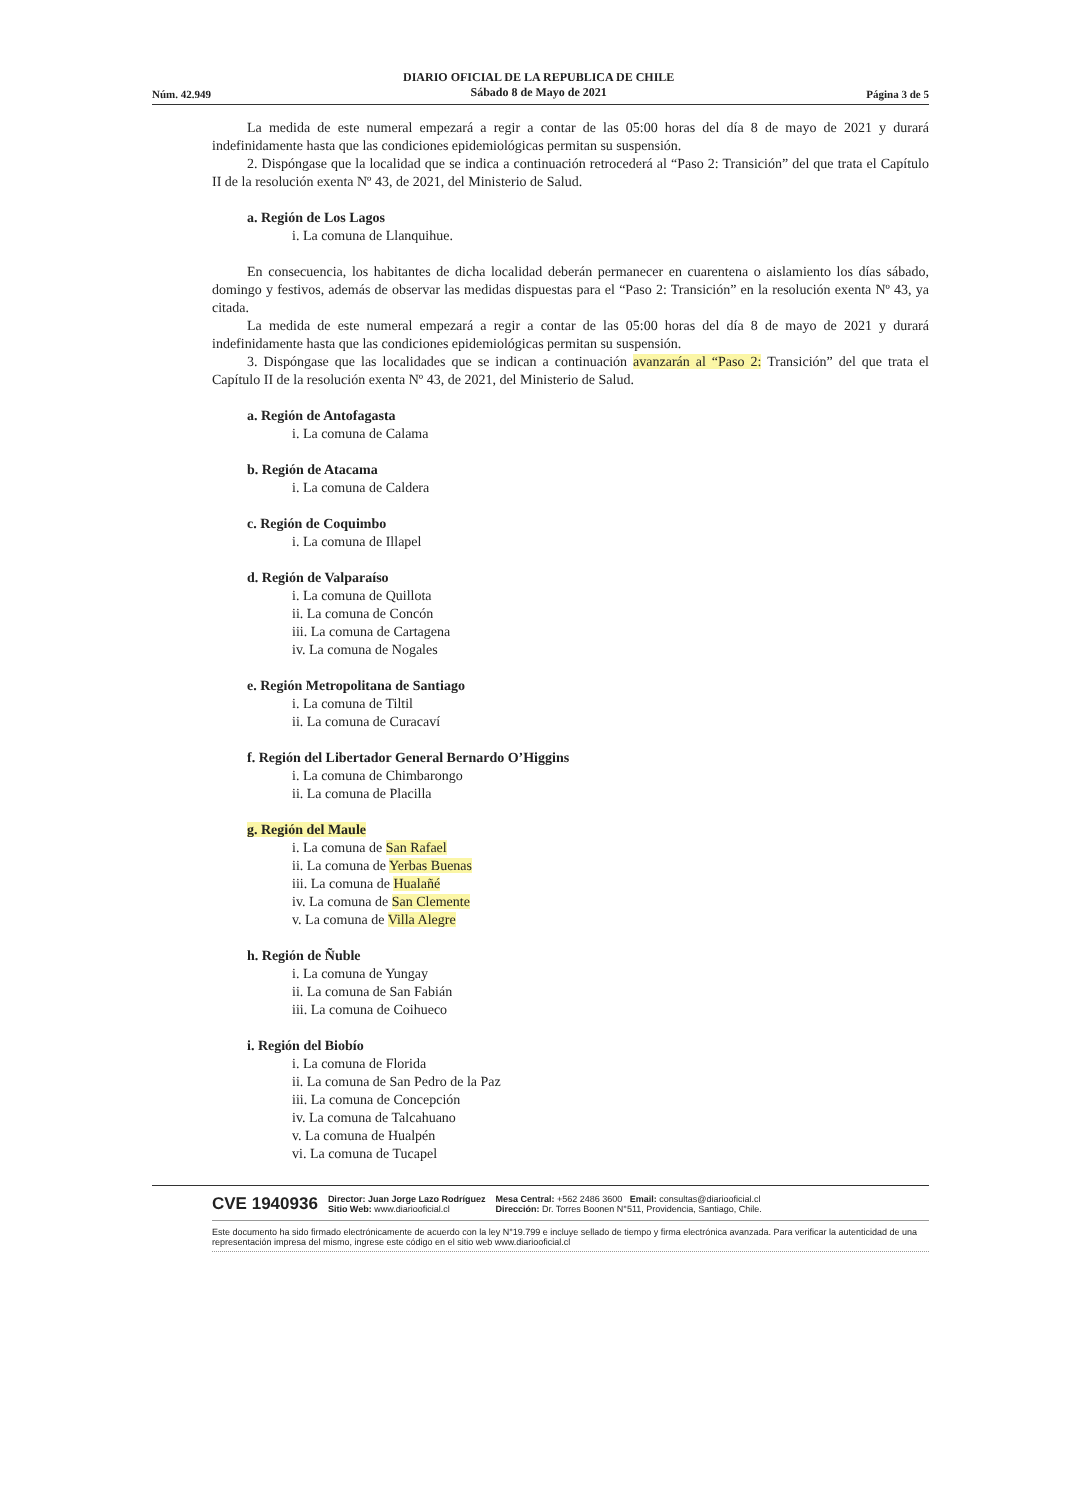Núm. 42.949 DIARIO OFICIAL DE LA REPUBLICA DE CHILE
Sábado 8 de Mayo de 2021 Página 3 de 5
La medida de este numeral empezará a regir a contar de las 05:00 horas del día 8 de mayo de 2021 y durará indefinidamente hasta que las condiciones epidemiológicas permitan su suspensión.
2. Dispóngase que la localidad que se indica a continuación retrocederá al “Paso 2: Transición” del que trata el Capítulo II de la resolución exenta Nº 43, de 2021, del Ministerio de Salud.
a. Región de Los Lagos
i. La comuna de Llanquihue.
En consecuencia, los habitantes de dicha localidad deberán permanecer en cuarentena o aislamiento los días sábado, domingo y festivos, además de observar las medidas dispuestas para el “Paso 2: Transición” en la resolución exenta Nº 43, ya citada.
La medida de este numeral empezará a regir a contar de las 05:00 horas del día 8 de mayo de 2021 y durará indefinidamente hasta que las condiciones epidemiológicas permitan su suspensión.
3. Dispóngase que las localidades que se indican a continuación avanzarán al “Paso 2: Transición” del que trata el Capítulo II de la resolución exenta Nº 43, de 2021, del Ministerio de Salud.
a. Región de Antofagasta
i. La comuna de Calama
b. Región de Atacama
i. La comuna de Caldera
c. Región de Coquimbo
i. La comuna de Illapel
d. Región de Valparaíso
i. La comuna de Quillota
ii. La comuna de Concón
iii. La comuna de Cartagena
iv. La comuna de Nogales
e. Región Metropolitana de Santiago
i. La comuna de Tiltil
ii. La comuna de Curacaví
f. Región del Libertador General Bernardo O’Higgins
i. La comuna de Chimbarongo
ii. La comuna de Placilla
g. Región del Maule
i. La comuna de San Rafael
ii. La comuna de Yerbas Buenas
iii. La comuna de Hualañé
iv. La comuna de San Clemente
v. La comuna de Villa Alegre
h. Región de Ñuble
i. La comuna de Yungay
ii. La comuna de San Fabián
iii. La comuna de Coihueco
i. Región del Biobío
i. La comuna de Florida
ii. La comuna de San Pedro de la Paz
iii. La comuna de Concepción
iv. La comuna de Talcahuano
v. La comuna de Hualpén
vi. La comuna de Tucapel
CVE 1940936 Director: Juan Jorge Lazo Rodríguez
Sitio Web: www.diariooficial.cl Mesa Central: +562 2486 3600 Email: consultas@diariooficial.cl
Dirección: Dr. Torres Boonen N°511, Providencia, Santiago, Chile.
Este documento ha sido firmado electrónicamente de acuerdo con la ley N°19.799 e incluye sellado de tiempo y firma electrónica avanzada. Para verificar la autenticidad de una representación impresa del mismo, ingrese este código en el sitio web www.diariooficial.cl